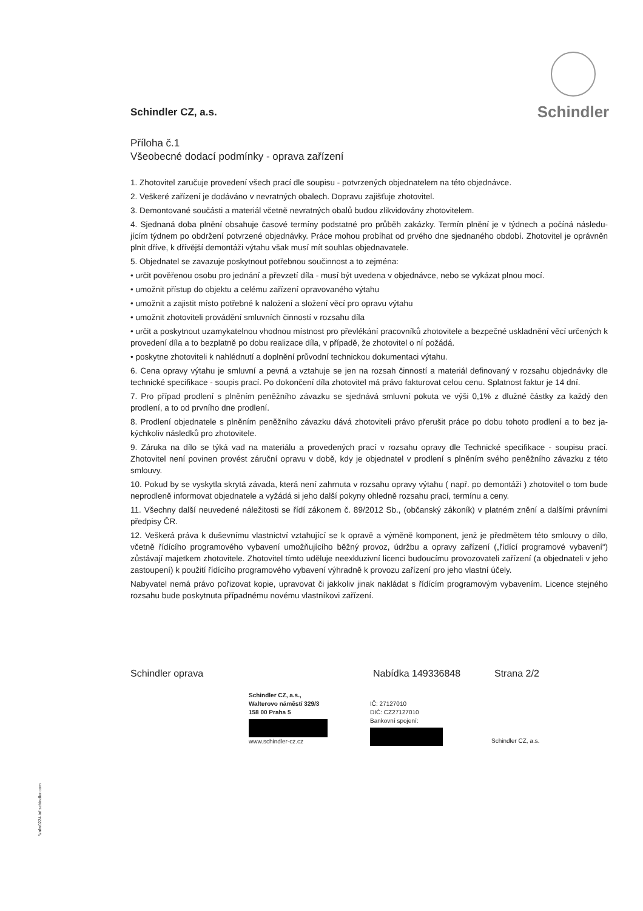Schindler
Schindler CZ, a.s.
Příloha č.1
Všeobecné dodací podmínky - oprava zařízení
1. Zhotovitel zaručuje provedení všech prací dle soupisu - potvrzených objednatelem na této objednávce.
2. Veškeré zařízení je dodáváno v nevratných obalech. Dopravu zajišťuje zhotovitel.
3. Demontované součásti a materiál včetně nevratných obalů budou zlikvidovány zhotovitelem.
4. Sjednaná doba plnění obsahuje časové termíny podstatné pro průběh zakázky. Termín plnění je v týdnech a počíná následu-jícím týdnem po obdržení potvrzené objednávky. Práce mohou probíhat od prvého dne sjednaného období. Zhotovitel je oprávněn plnit dříve, k dřívější demontáži výtahu však musí mít souhlas objednavatele.
5. Objednatel se zavazuje poskytnout potřebnou součinnost a to zejména:
• určit pověřenou osobu pro jednání a převzetí díla - musí být uvedena v objednávce, nebo se vykázat plnou mocí.
• umožnit přístup do objektu a celému zařízení opravovaného výtahu
• umožnit a zajistit místo potřebné k naložení a složení věcí pro opravu výtahu
• umožnit zhotoviteli provádění smluvních činností v rozsahu díla
• určit a poskytnout uzamykatelnou vhodnou místnost pro převlékání pracovníků zhotovitele a bezpečné uskladnění věcí určených k provedení díla a to bezplatně po dobu realizace díla, v případě, že zhotovitel o ní požádá.
• poskytne zhotoviteli k nahlédnutí a doplnění průvodní technickou dokumentaci výtahu.
6. Cena opravy výtahu je smluvní a pevná a vztahuje se jen na rozsah činností a materiál definovaný v rozsahu objednávky dle technické specifikace - soupis prací. Po dokončení díla zhotovitel má právo fakturovat celou cenu. Splatnost faktur je 14 dní.
7. Pro případ prodlení s plněním peněžního závazku se sjednává smluvní pokuta ve výši 0,1% z dlužné částky za každý den prodlení, a to od prvního dne prodlení.
8. Prodlení objednatele s plněním peněžního závazku dává zhotoviteli právo přerušit práce po dobu tohoto prodlení a to bez ja-kýchkoliv následků pro zhotovitele.
9. Záruka na dílo se týká vad na materiálu a provedených prací v rozsahu opravy dle Technické specifikace - soupisu prací. Zhotovitel není povinen provést záruční opravu v době, kdy je objednatel v prodlení s plněním svého peněžního závazku z této smlouvy.
10. Pokud by se vyskytla skrytá závada, která není zahrnuta v rozsahu opravy výtahu ( např. po demontáži ) zhotovitel o tom bude neprodleně informovat objednatele a vyžádá si jeho další pokyny ohledně rozsahu prací, termínu a ceny.
11. Všechny další neuvedené náležitosti se řídí zákonem č. 89/2012 Sb., (občanský zákoník) v platném znění a dalšími právními předpisy ČR.
12. Veškerá práva k duševnímu vlastnictví vztahující se k opravě a výměně komponent, jenž je předmětem této smlouvy o dílo, včetně řídícího programového vybavení umožňujícího běžný provoz, údržbu a opravy zařízení („řídící programové vybavení“) zůstávají majetkem zhotovitele. Zhotovitel tímto uděluje neexkluzivní licenci budoucímu provozovateli zařízení (a objednateli v jeho zastoupení) k použití řídícího programového vybavení výhradně k provozu zařízení pro jeho vlastní účely.
Nabyvatel nemá právo pořizovat kopie, upravovat či jakkoliv jinak nakládat s řídícím programovým vybavením. Licence stejného rozsahu bude poskytnuta případnému novému vlastníkovi zařízení.
Schindler oprava Nabídka 149336848 Strana 2/2
Schindler CZ, a.s.,
Walterovo náměstí 329/3
158 00 Praha 5
www.schindler-cz.cz
IČ: 27127010
DIČ: CZ27127010
Bankovní spojení:
Schindler CZ, a.s.
\\infw0224.inf.schindler.com